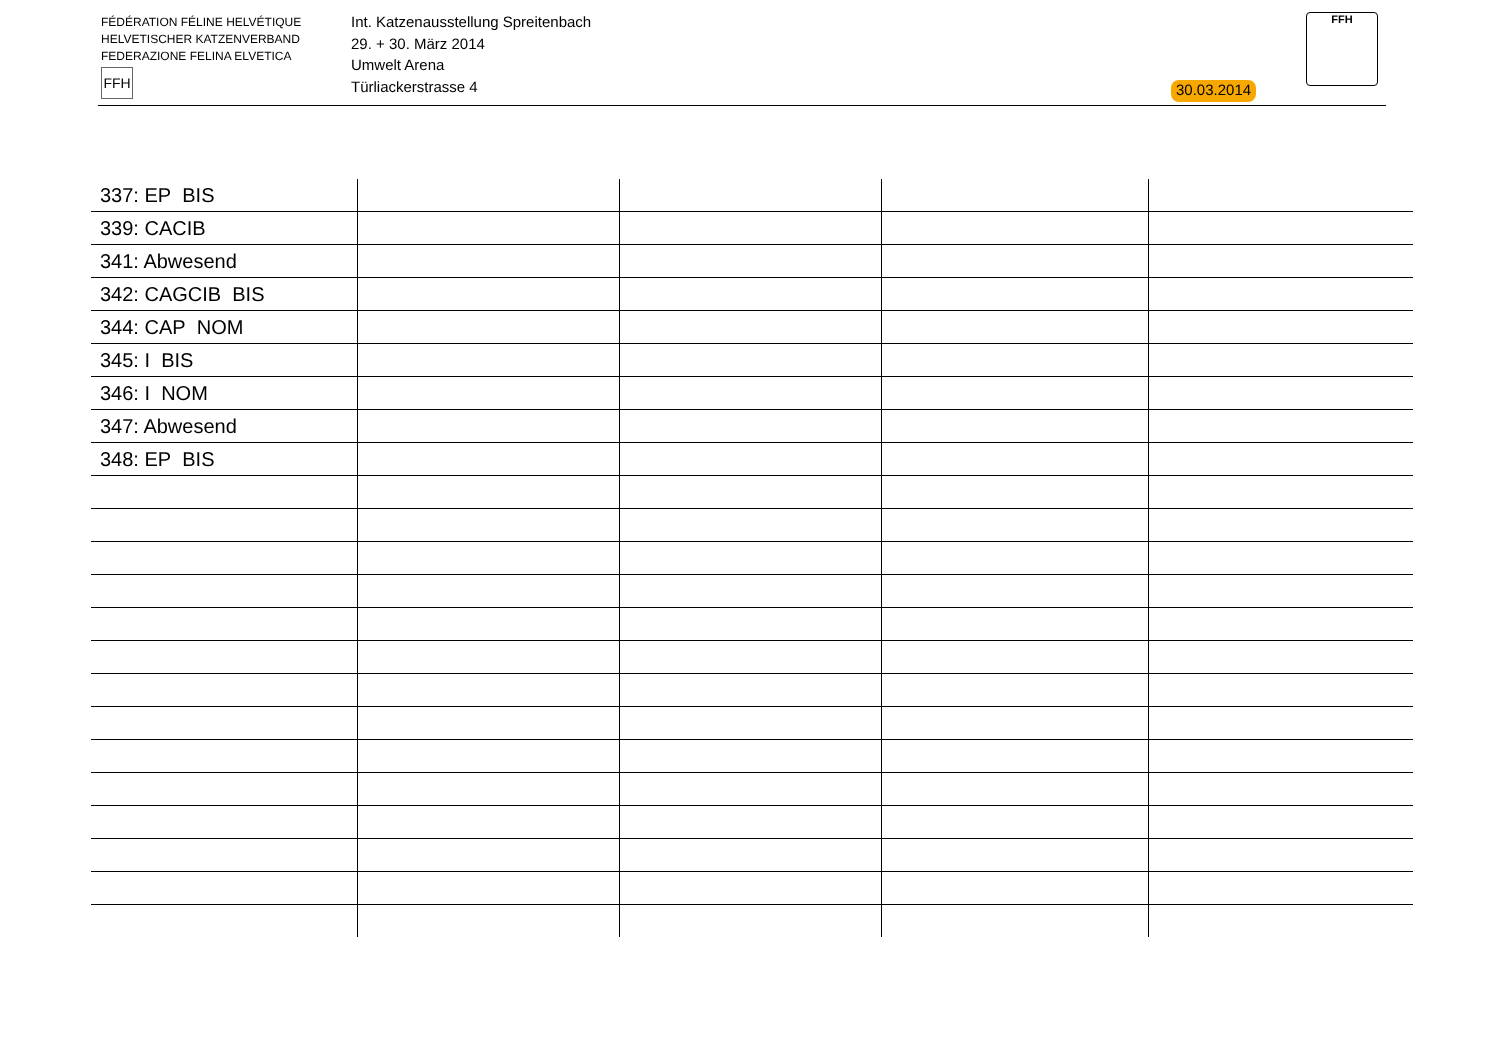FÉDÉRATION FÉLINE HELVÉTIQUE
HELVETISCHER KATZENVERBAND
FEDERAZIONE FELINA ELVETICA
FFH
Int. Katzenausstellung Spreitenbach
29. + 30. März 2014
Umwelt Arena
Türliackerstrasse 4
30.03.2014
FFH
| 337: EP BIS | | | | |
| 339: CACIB | | | | |
| 341: Abwesend | | | | |
| 342: CAGCIB BIS | | | | |
| 344: CAP NOM | | | | |
| 345: I BIS | | | | |
| 346: I NOM | | | | |
| 347: Abwesend | | | | |
| 348: EP BIS | | | | |